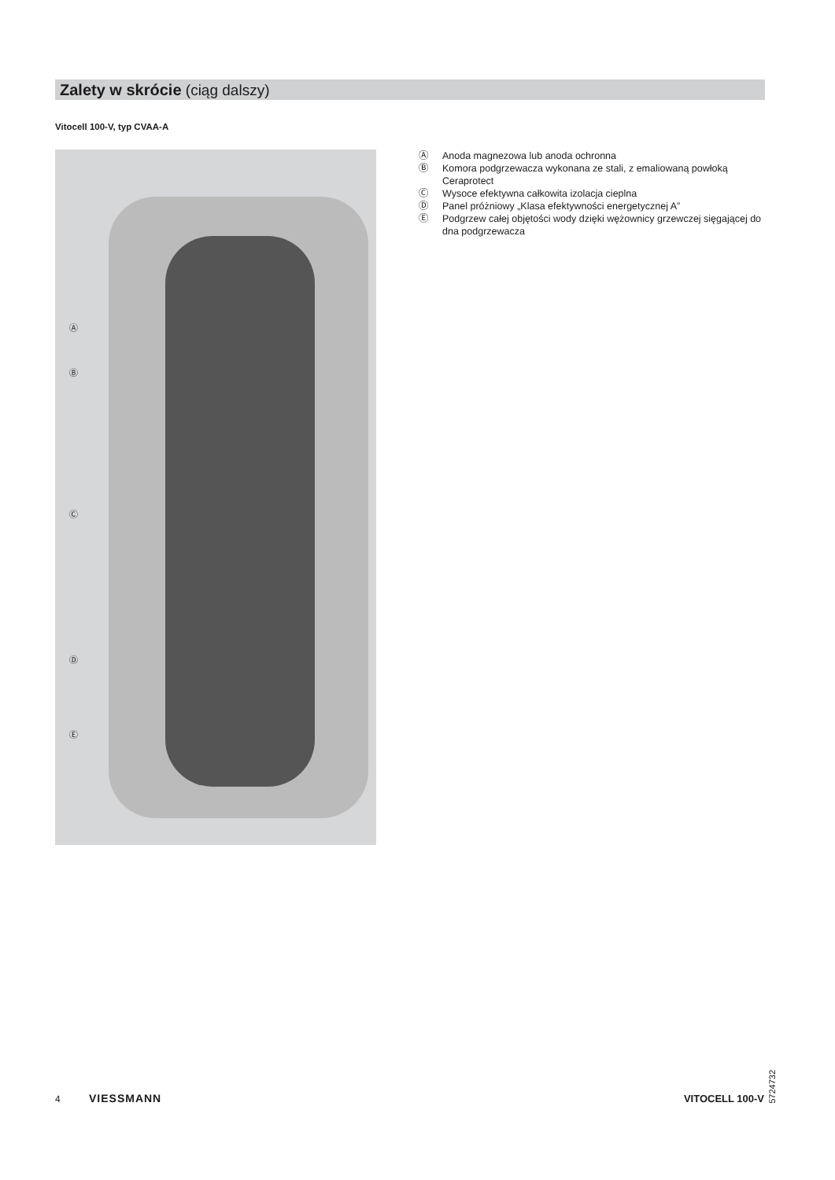Zalety w skrócie (ciąg dalszy)
Vitocell 100-V, typ CVAA-A
Ⓐ
Ⓑ
Ⓒ
Ⓓ
Ⓔ
Ⓐ Anoda magnezowa lub anoda ochronna
Ⓑ Komora podgrzewacza wykonana ze stali, z emaliowaną powłoką Ceraprotect
Ⓒ Wysoce efektywna całkowita izolacja cieplna
Ⓓ Panel próżniowy „Klasa efektywności energetycznej A”
Ⓔ Podgrzew całej objętości wody dzięki wężownicy grzewczej sięgającej do dna podgrzewacza
5724732
4 VIESSMANN VITOCELL 100-V